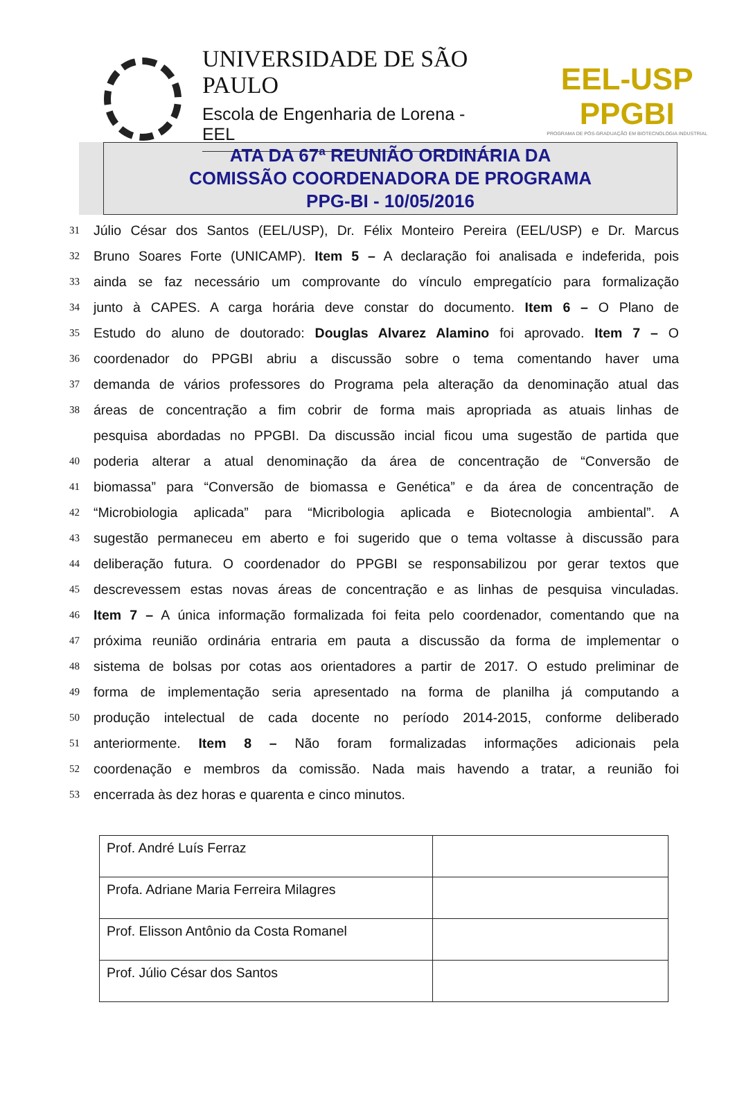UNIVERSIDADE DE SÃO PAULO
Escola de Engenharia de Lorena - EEL
EEL-USP PPGBI
PROGRAMA DE PÓS-GRADUAÇÃO EM BIOTECNOLOGIA INDUSTRIAL
ATA DA 67ª REUNIÃO ORDINÁRIA DA
COMISSÃO COORDENADORA DE PROGRAMA
PPG-BI - 10/05/2016
31 Júlio César dos Santos (EEL/USP), Dr. Félix Monteiro Pereira (EEL/USP) e Dr. Marcus
32 Bruno Soares Forte (UNICAMP). Item 5 – A declaração foi analisada e indeferida, pois
33 ainda se faz necessário um comprovante do vínculo empregatício para formalização
34 junto à CAPES. A carga horária deve constar do documento. Item 6 – O Plano de
35 Estudo do aluno de doutorado: Douglas Alvarez Alamino foi aprovado. Item 7 – O
36 coordenador do PPGBI abriu a discussão sobre o tema comentando haver uma
37 demanda de vários professores do Programa pela alteração da denominação atual das
38 áreas de concentração a fim cobrir de forma mais apropriada as atuais linhas de
pesquisa abordadas no PPGBI. Da discussão incial ficou uma sugestão de partida que
40 poderia alterar a atual denominação da área de concentração de “Conversão de
41 biomassa” para “Conversão de biomassa e Genética” e da área de concentração de
42 “Microbiologia aplicada” para “Micribologia aplicada e Biotecnologia ambiental”. A
43 sugestão permaneceu em aberto e foi sugerido que o tema voltasse à discussão para
44 deliberação futura. O coordenador do PPGBI se responsabilizou por gerar textos que
45 descrevessem estas novas áreas de concentração e as linhas de pesquisa vinculadas.
46 Item 7 – A única informação formalizada foi feita pelo coordenador, comentando que na
47 próxima reunião ordinária entraria em pauta a discussão da forma de implementar o
48 sistema de bolsas por cotas aos orientadores a partir de 2017. O estudo preliminar de
49 forma de implementação seria apresentado na forma de planilha já computando a
50 produção intelectual de cada docente no período 2014-2015, conforme deliberado
51 anteriormente. Item 8 – Não foram formalizadas informações adicionais pela
52 coordenação e membros da comissão. Nada mais havendo a tratar, a reunião foi
53 encerrada às dez horas e quarenta e cinco minutos.
| Prof. André Luís Ferraz | |
| Profa. Adriane Maria Ferreira Milagres | |
| Prof. Elisson Antônio da Costa Romanel | |
| Prof. Júlio César dos Santos | |